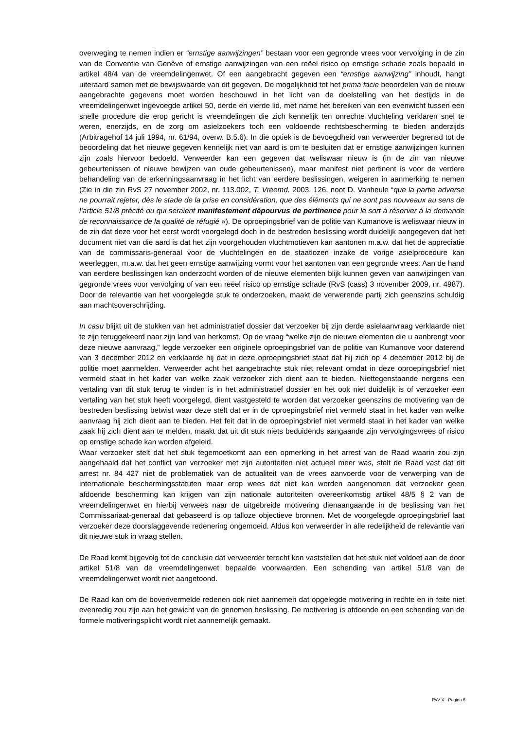overweging te nemen indien er “ernstige aanwijzingen” bestaan voor een gegronde vrees voor vervolging in de zin van de Conventie van Genève of ernstige aanwijzingen van een reëel risico op ernstige schade zoals bepaald in artikel 48/4 van de vreemdelingenwet. Of een aangebracht gegeven een “ernstige aanwijzing” inhoudt, hangt uiteraard samen met de bewijswaarde van dit gegeven. De mogelijkheid tot het prima facie beoordelen van de nieuw aangebrachte gegevens moet worden beschouwd in het licht van de doelstelling van het destijds in de vreemdelingenwet ingevoegde artikel 50, derde en vierde lid, met name het bereiken van een evenwicht tussen een snelle procedure die erop gericht is vreemdelingen die zich kennelijk ten onrechte vluchteling verklaren snel te weren, enerzijds, en de zorg om asielzoekers toch een voldoende rechtsbescherming te bieden anderzijds (Arbitragehof 14 juli 1994, nr. 61/94, overw. B.5.6). In die optiek is de bevoegdheid van verweerder begrensd tot de beoordeling dat het nieuwe gegeven kennelijk niet van aard is om te besluiten dat er ernstige aanwijzingen kunnen zijn zoals hiervoor bedoeld. Verweerder kan een gegeven dat weliswaar nieuw is (in de zin van nieuwe gebeurtenissen of nieuwe bewijzen van oude gebeurtenissen), maar manifest niet pertinent is voor de verdere behandeling van de erkenningsaanvraag in het licht van eerdere beslissingen, weigeren in aanmerking te nemen (Zie in die zin RvS 27 november 2002, nr. 113.002, T. Vreemd. 2003, 126, noot D. Vanheule “que la partie adverse ne pourrait rejeter, dès le stade de la prise en considération, que des éléments qui ne sont pas nouveaux au sens de l’article 51/8 précité ou qui seraient manifestement dépourvus de pertinence pour le sort à réserver à la demande de reconnaissance de la qualité de réfugié »). De oproepingsbrief van de politie van Kumanove is weliswaar nieuw in de zin dat deze voor het eerst wordt voorgelegd doch in de bestreden beslissing wordt duidelijk aangegeven dat het document niet van die aard is dat het zijn voorgehouden vluchtmotieven kan aantonen m.a.w. dat het de appreciatie van de commissaris-generaal voor de vluchtelingen en de staatlozen inzake de vorige asielprocedure kan weerleggen, m.a.w. dat het geen ernstige aanwijzing vormt voor het aantonen van een gegronde vrees. Aan de hand van eerdere beslissingen kan onderzocht worden of de nieuwe elementen blijk kunnen geven van aanwijzingen van gegronde vrees voor vervolging of van een reëel risico op ernstige schade (RvS (cass) 3 november 2009, nr. 4987). Door de relevantie van het voorgelegde stuk te onderzoeken, maakt de verwerende partij zich geenszins schuldig aan machtsoverschrijding.
In casu blijkt uit de stukken van het administratief dossier dat verzoeker bij zijn derde asielaanvraag verklaarde niet te zijn teruggekeerd naar zijn land van herkomst. Op de vraag “welke zijn de nieuwe elementen die u aanbrengt voor deze nieuwe aanvraag,” legde verzoeker een originele oproepingsbrief van de politie van Kumanove voor daterend van 3 december 2012 en verklaarde hij dat in deze oproepingsbrief staat dat hij zich op 4 december 2012 bij de politie moet aanmelden. Verweerder acht het aangebrachte stuk niet relevant omdat in deze oproepingsbrief niet vermeld staat in het kader van welke zaak verzoeker zich dient aan te bieden. Niettegenstaande nergens een vertaling van dit stuk terug te vinden is in het administratief dossier en het ook niet duidelijk is of verzoeker een vertaling van het stuk heeft voorgelegd, dient vastgesteld te worden dat verzoeker geenszins de motivering van de bestreden beslissing betwist waar deze stelt dat er in de oproepingsbrief niet vermeld staat in het kader van welke aanvraag hij zich dient aan te bieden. Het feit dat in de oproepingsbrief niet vermeld staat in het kader van welke zaak hij zich dient aan te melden, maakt dat uit dit stuk niets beduidends aangaande zijn vervolgingsvrees of risico op ernstige schade kan worden afgeleid.
Waar verzoeker stelt dat het stuk tegemoetkomt aan een opmerking in het arrest van de Raad waarin zou zijn aangehaald dat het conflict van verzoeker met zijn autoriteiten niet actueel meer was, stelt de Raad vast dat dit arrest nr. 84 427 niet de problematiek van de actualiteit van de vrees aanvoerde voor de verwerping van de internationale beschermingsstatuten maar erop wees dat niet kan worden aangenomen dat verzoeker geen afdoende bescherming kan krijgen van zijn nationale autoriteiten overeenkomstig artikel 48/5 § 2 van de vreemdelingenwet en hierbij verwees naar de uitgebreide motivering dienaangaande in de beslissing van het Commissariaat-generaal dat gebaseerd is op talloze objectieve bronnen. Met de voorgelegde oproepingsbrief laat verzoeker deze doorslaggevende redenering ongemoeid. Aldus kon verweerder in alle redelijkheid de relevantie van dit nieuwe stuk in vraag stellen.
De Raad komt bijgevolg tot de conclusie dat verweerder terecht kon vaststellen dat het stuk niet voldoet aan de door artikel 51/8 van de vreemdelingenwet bepaalde voorwaarden. Een schending van artikel 51/8 van de vreemdelingenwet wordt niet aangetoond.
De Raad kan om de bovenvermelde redenen ook niet aannemen dat opgelegde motivering in rechte en in feite niet evenredig zou zijn aan het gewicht van de genomen beslissing. De motivering is afdoende en een schending van de formele motiveringsplicht wordt niet aannemelijk gemaakt.
RvV X - Pagina 6